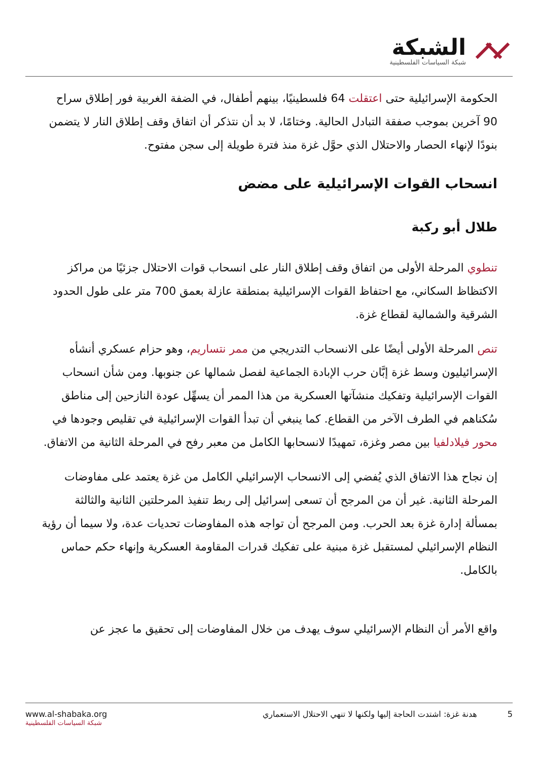الشبكة
شبكة السياسات الفلسطينية
الحكومة الإسرائيلية حتى اعتقلت 64 فلسطينيًا، بينهم أطفال، في الضفة الغربية فور إطلاق سراح 90 آخرين بموجب صفقة التبادل الحالية. وختامًا، لا بد أن نتذكر أن اتفاق وقف إطلاق النار لا يتضمن بنودًا لإنهاء الحصار والاحتلال الذي حوَّل غزة منذ فترة طويلة إلى سجن مفتوح.
انسحاب القوات الإسرائيلية على مضض
طلال أبو ركبة
تنطوي المرحلة الأولى من اتفاق وقف إطلاق النار على انسحاب قوات الاحتلال جزئيًا من مراكز الاكتظاظ السكاني، مع احتفاظ القوات الإسرائيلية بمنطقة عازلة بعمق 700 متر على طول الحدود الشرقية والشمالية لقطاع غزة.
تنص المرحلة الأولى أيضًا على الانسحاب التدريجي من ممر نتساريم، وهو حزام عسكري أنشأه الإسرائيليون وسط غزة إبَّان حرب الإبادة الجماعية لفصل شمالها عن جنوبها. ومن شأن انسحاب القوات الإسرائيلية وتفكيك منشآتها العسكرية من هذا الممر أن يسهِّل عودة النازحين إلى مناطق سُكناهم في الطرف الآخر من القطاع. كما ينبغي أن تبدأ القوات الإسرائيلية في تقليص وجودها في محور فيلادلفيا بين مصر وغزة، تمهيدًا لانسحابها الكامل من معبر رفح في المرحلة الثانية من الاتفاق.
إن نجاح هذا الاتفاق الذي يُفضي إلى الانسحاب الإسرائيلي الكامل من غزة يعتمد على مفاوضات المرحلة الثانية. غير أن من المرجح أن تسعى إسرائيل إلى ربط تنفيذ المرحلتين الثانية والثالثة بمسألة إدارة غزة بعد الحرب. ومن المرجح أن تواجه هذه المفاوضات تحديات عدة، ولا سيما أن رؤية النظام الإسرائيلي لمستقبل غزة مبنية على تفكيك قدرات المقاومة العسكرية وإنهاء حكم حماس بالكامل.
واقع الأمر أن النظام الإسرائيلي سوف يهدف من خلال المفاوضات إلى تحقيق ما عجز عن
www.al-shabaka.org
شبكة السياسات الفلسطينية
5 هدنة غزة: اشتدت الحاجة إليها ولكنها لا تنهي الاحتلال الاستعماري